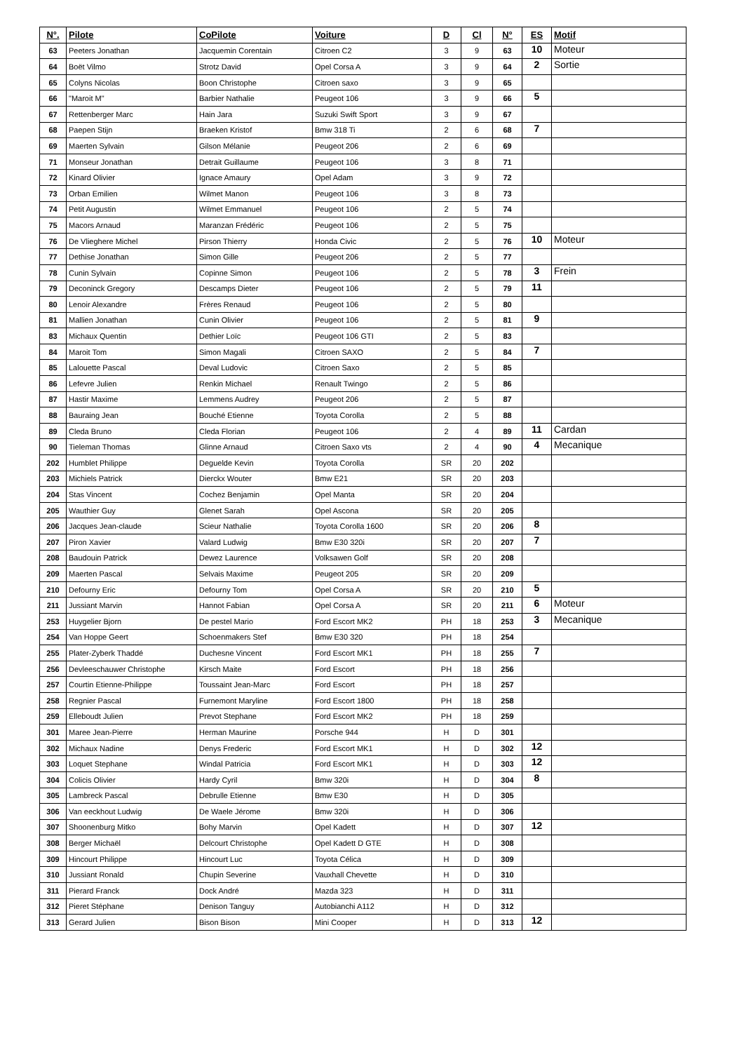| N°. | Pilote | CoPilote | Voiture | D | Cl | N° | ES | Motif |
| --- | --- | --- | --- | --- | --- | --- | --- | --- |
| 63 | Peeters Jonathan | Jacquemin Corentain | Citroen C2 | 3 | 9 | 63 | 10 | Moteur |
| 64 | Boët Vilmo | Strotz David | Opel Corsa A | 3 | 9 | 64 | 2 | Sortie |
| 65 | Colyns Nicolas | Boon Christophe | Citroen saxo | 3 | 9 | 65 | | |
| 66 | "Maroit M" | Barbier Nathalie | Peugeot 106 | 3 | 9 | 66 | 5 | |
| 67 | Rettenberger Marc | Hain Jara | Suzuki Swift Sport | 3 | 9 | 67 | | |
| 68 | Paepen Stijn | Braeken Kristof | Bmw 318 Ti | 2 | 6 | 68 | 7 | |
| 69 | Maerten Sylvain | Gilson Mélanie | Peugeot 206 | 2 | 6 | 69 | | |
| 71 | Monseur Jonathan | Detrait Guillaume | Peugeot 106 | 3 | 8 | 71 | | |
| 72 | Kinard Olivier | Ignace Amaury | Opel Adam | 3 | 9 | 72 | | |
| 73 | Orban Emilien | Wilmet Manon | Peugeot 106 | 3 | 8 | 73 | | |
| 74 | Petit Augustin | Wilmet Emmanuel | Peugeot 106 | 2 | 5 | 74 | | |
| 75 | Macors Arnaud | Maranzan Frédéric | Peugeot 106 | 2 | 5 | 75 | | |
| 76 | De Vlieghere Michel | Pirson Thierry | Honda Civic | 2 | 5 | 76 | 10 | Moteur |
| 77 | Dethise Jonathan | Simon Gille | Peugeot 206 | 2 | 5 | 77 | | |
| 78 | Cunin Sylvain | Copinne Simon | Peugeot 106 | 2 | 5 | 78 | 3 | Frein |
| 79 | Deconinck Gregory | Descamps Dieter | Peugeot 106 | 2 | 5 | 79 | 11 | |
| 80 | Lenoir Alexandre | Frères Renaud | Peugeot 106 | 2 | 5 | 80 | | |
| 81 | Mallien Jonathan | Cunin Olivier | Peugeot 106 | 2 | 5 | 81 | 9 | |
| 83 | Michaux Quentin | Dethier Loïc | Peugeot 106 GTI | 2 | 5 | 83 | | |
| 84 | Maroit Tom | Simon Magali | Citroen SAXO | 2 | 5 | 84 | 7 | |
| 85 | Lalouette Pascal | Deval Ludovic | Citroen Saxo | 2 | 5 | 85 | | |
| 86 | Lefevre Julien | Renkin Michael | Renault Twingo | 2 | 5 | 86 | | |
| 87 | Hastir Maxime | Lemmens Audrey | Peugeot 206 | 2 | 5 | 87 | | |
| 88 | Bauraing Jean | Bouché Etienne | Toyota Corolla | 2 | 5 | 88 | | |
| 89 | Cleda Bruno | Cleda Florian | Peugeot 106 | 2 | 4 | 89 | 11 | Cardan |
| 90 | Tieleman Thomas | Glinne Arnaud | Citroen Saxo vts | 2 | 4 | 90 | 4 | Mecanique |
| 202 | Humblet Philippe | Deguelde Kevin | Toyota Corolla | SR | 20 | 202 | | |
| 203 | Michiels Patrick | Dierckx Wouter | Bmw E21 | SR | 20 | 203 | | |
| 204 | Stas Vincent | Cochez Benjamin | Opel Manta | SR | 20 | 204 | | |
| 205 | Wauthier Guy | Glenet Sarah | Opel Ascona | SR | 20 | 205 | | |
| 206 | Jacques Jean-claude | Scieur Nathalie | Toyota Corolla 1600 | SR | 20 | 206 | 8 | |
| 207 | Piron Xavier | Valard Ludwig | Bmw E30 320i | SR | 20 | 207 | 7 | |
| 208 | Baudouin Patrick | Dewez Laurence | Volksawen Golf | SR | 20 | 208 | | |
| 209 | Maerten Pascal | Selvais Maxime | Peugeot 205 | SR | 20 | 209 | | |
| 210 | Defourny Eric | Defourny Tom | Opel Corsa A | SR | 20 | 210 | 5 | |
| 211 | Jussiant Marvin | Hannot Fabian | Opel Corsa A | SR | 20 | 211 | 6 | Moteur |
| 253 | Huygelier Bjorn | De pestel Mario | Ford Escort MK2 | PH | 18 | 253 | 3 | Mecanique |
| 254 | Van Hoppe Geert | Schoenmakers Stef | Bmw E30 320 | PH | 18 | 254 | | |
| 255 | Plater-Zyberk Thaddé | Duchesne Vincent | Ford Escort MK1 | PH | 18 | 255 | 7 | |
| 256 | Devleeschauwer Christophe | Kirsch Maite | Ford Escort | PH | 18 | 256 | | |
| 257 | Courtin Etienne-Philippe | Toussaint Jean-Marc | Ford Escort | PH | 18 | 257 | | |
| 258 | Regnier Pascal | Furnemont Maryline | Ford Escort 1800 | PH | 18 | 258 | | |
| 259 | Elleboudt Julien | Prevot Stephane | Ford Escort MK2 | PH | 18 | 259 | | |
| 301 | Maree Jean-Pierre | Herman Maurine | Porsche 944 | H | D | 301 | | |
| 302 | Michaux Nadine | Denys Frederic | Ford Escort MK1 | H | D | 302 | 12 | |
| 303 | Loquet Stephane | Windal Patricia | Ford Escort MK1 | H | D | 303 | 12 | |
| 304 | Colicis Olivier | Hardy Cyril | Bmw 320i | H | D | 304 | 8 | |
| 305 | Lambreck Pascal | Debrulle Etienne | Bmw E30 | H | D | 305 | | |
| 306 | Van eeckhout Ludwig | De Waele Jérome | Bmw 320i | H | D | 306 | | |
| 307 | Shoonenburg Mitko | Bohy Marvin | Opel Kadett | H | D | 307 | 12 | |
| 308 | Berger Michaël | Delcourt Christophe | Opel Kadett D GTE | H | D | 308 | | |
| 309 | Hincourt Philippe | Hincourt Luc | Toyota Célica | H | D | 309 | | |
| 310 | Jussiant Ronald | Chupin Severine | Vauxhall Chevette | H | D | 310 | | |
| 311 | Pierard Franck | Dock André | Mazda 323 | H | D | 311 | | |
| 312 | Pieret Stéphane | Denison Tanguy | Autobianchi A112 | H | D | 312 | | |
| 313 | Gerard Julien | Bison Bison | Mini Cooper | H | D | 313 | 12 | |